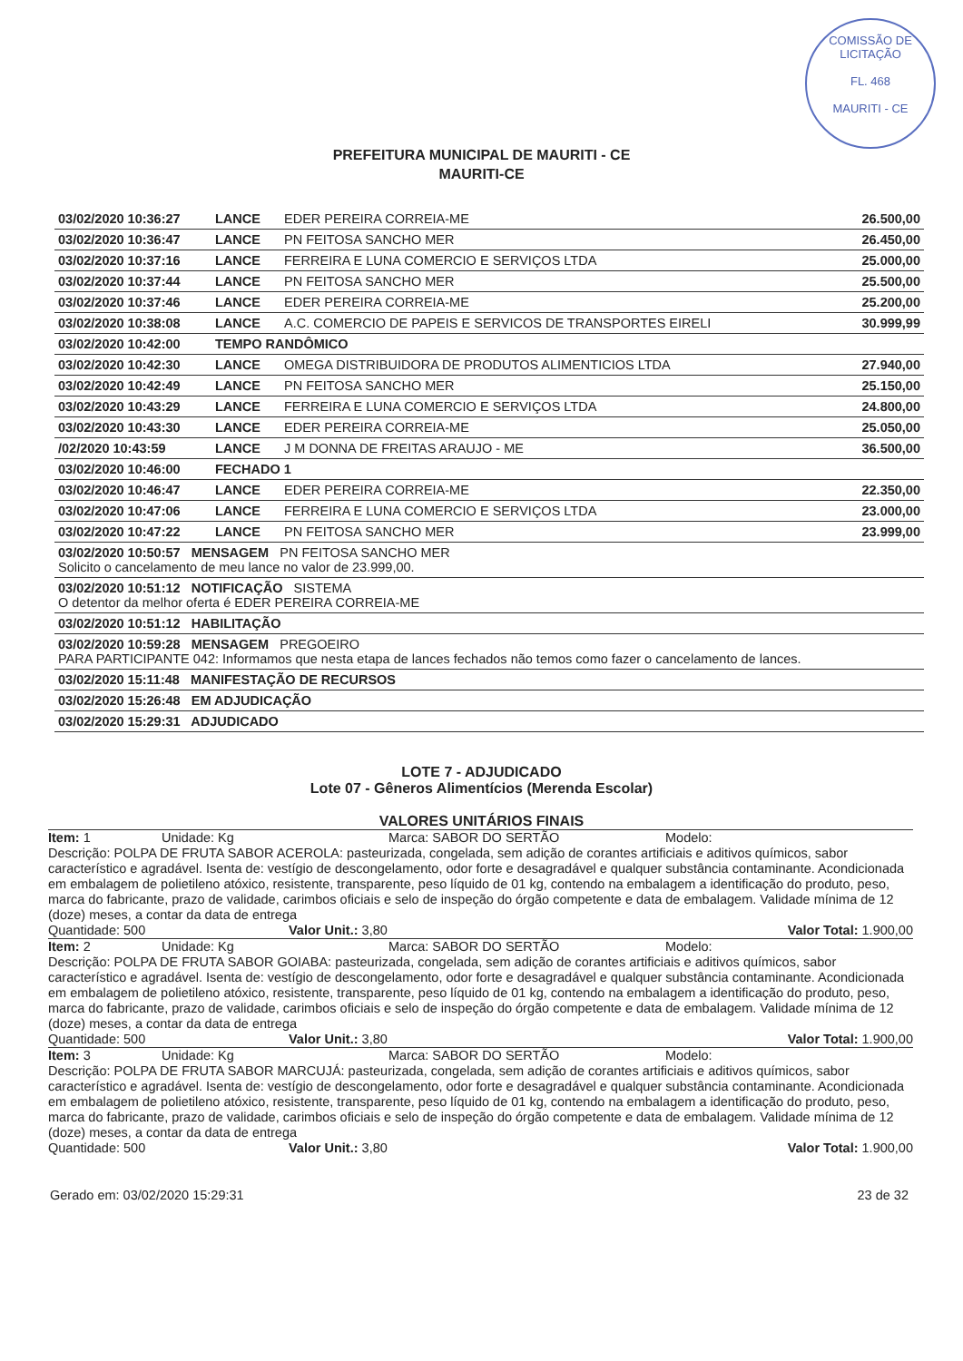COMISSÃO DE LICITAÇÃO
FL. 468
MAURITI - CE
PREFEITURA MUNICIPAL DE MAURITI - CE
MAURITI-CE
| 03/02/2020 10:36:27 | LANCE | EDER PEREIRA CORREIA-ME | 26.500,00 |
| 03/02/2020 10:36:47 | LANCE | PN FEITOSA SANCHO MER | 26.450,00 |
| 03/02/2020 10:37:16 | LANCE | FERREIRA E LUNA COMERCIO E SERVIÇOS LTDA | 25.000,00 |
| 03/02/2020 10:37:44 | LANCE | PN FEITOSA SANCHO MER | 25.500,00 |
| 03/02/2020 10:37:46 | LANCE | EDER PEREIRA CORREIA-ME | 25.200,00 |
| 03/02/2020 10:38:08 | LANCE | A.C. COMERCIO DE PAPEIS E SERVICOS DE TRANSPORTES EIRELI | 30.999,99 |
| 03/02/2020 10:42:00 | TEMPO RANDÔMICO | | |
| 03/02/2020 10:42:30 | LANCE | OMEGA DISTRIBUIDORA DE PRODUTOS ALIMENTICIOS LTDA | 27.940,00 |
| 03/02/2020 10:42:49 | LANCE | PN FEITOSA SANCHO MER | 25.150,00 |
| 03/02/2020 10:43:29 | LANCE | FERREIRA E LUNA COMERCIO E SERVIÇOS LTDA | 24.800,00 |
| 03/02/2020 10:43:30 | LANCE | EDER PEREIRA CORREIA-ME | 25.050,00 |
| /02/2020 10:43:59 | LANCE | J M DONNA DE FREITAS ARAUJO - ME | 36.500,00 |
| 03/02/2020 10:46:00 | FECHADO 1 | | |
| 03/02/2020 10:46:47 | LANCE | EDER PEREIRA CORREIA-ME | 22.350,00 |
| 03/02/2020 10:47:06 | LANCE | FERREIRA E LUNA COMERCIO E SERVIÇOS LTDA | 23.000,00 |
| 03/02/2020 10:47:22 | LANCE | PN FEITOSA SANCHO MER | 23.999,00 |
| 03/02/2020 10:50:57 MENSAGEM PN FEITOSA SANCHO MER Solicito o cancelamento de meu lance no valor de 23.999,00. | | | |
| 03/02/2020 10:51:12 NOTIFICAÇÃO SISTEMA O detentor da melhor oferta é EDER PEREIRA CORREIA-ME | | | |
| 03/02/2020 10:51:12 HABILITAÇÃO | | | |
| 03/02/2020 10:59:28 MENSAGEM PREGOEIRO PARA PARTICIPANTE 042: Informamos que nesta etapa de lances fechados não temos como fazer o cancelamento de lances. | | | |
| 03/02/2020 15:11:48 MANIFESTAÇÃO DE RECURSOS | | | |
| 03/02/2020 15:26:48 EM ADJUDICAÇÃO | | | |
| 03/02/2020 15:29:31 ADJUDICADO | | | |
LOTE 7 - ADJUDICADO
Lote 07 - Gêneros Alimentícios (Merenda Escolar)
VALORES UNITÁRIOS FINAIS
Item: 1 Unidade: Kg Marca: SABOR DO SERTÃO Modelo:
Descrição: POLPA DE FRUTA SABOR ACEROLA: pasteurizada, congelada, sem adição de corantes artificiais e aditivos químicos, sabor característico e agradável. Isenta de: vestígio de descongelamento, odor forte e desagradável e qualquer substância contaminante. Acondicionada em embalagem de polietileno atóxico, resistente, transparente, peso líquido de 01 kg, contendo na embalagem a identificação do produto, peso, marca do fabricante, prazo de validade, carimbos oficiais e selo de inspeção do órgão competente e data de embalagem. Validade mínima de 12 (doze) meses, a contar da data de entrega
Quantidade: 500 Valor Unit.: 3,80 Valor Total: 1.900,00
Item: 2 Unidade: Kg Marca: SABOR DO SERTÃO Modelo:
Descrição: POLPA DE FRUTA SABOR GOIABA: pasteurizada, congelada, sem adição de corantes artificiais e aditivos químicos, sabor característico e agradável. Isenta de: vestígio de descongelamento, odor forte e desagradável e qualquer substância contaminante. Acondicionada em embalagem de polietileno atóxico, resistente, transparente, peso líquido de 01 kg, contendo na embalagem a identificação do produto, peso, marca do fabricante, prazo de validade, carimbos oficiais e selo de inspeção do órgão competente e data de embalagem. Validade mínima de 12 (doze) meses, a contar da data de entrega
Quantidade: 500 Valor Unit.: 3,80 Valor Total: 1.900,00
Item: 3 Unidade: Kg Marca: SABOR DO SERTÃO Modelo:
Descrição: POLPA DE FRUTA SABOR MARCUJÁ: pasteurizada, congelada, sem adição de corantes artificiais e aditivos químicos, sabor característico e agradável. Isenta de: vestígio de descongelamento, odor forte e desagradável e qualquer substância contaminante. Acondicionada em embalagem de polietileno atóxico, resistente, transparente, peso líquido de 01 kg, contendo na embalagem a identificação do produto, peso, marca do fabricante, prazo de validade, carimbos oficiais e selo de inspeção do órgão competente e data de embalagem. Validade mínima de 12 (doze) meses, a contar da data de entrega
Quantidade: 500 Valor Unit.: 3,80 Valor Total: 1.900,00
Gerado em: 03/02/2020 15:29:31 23 de 32